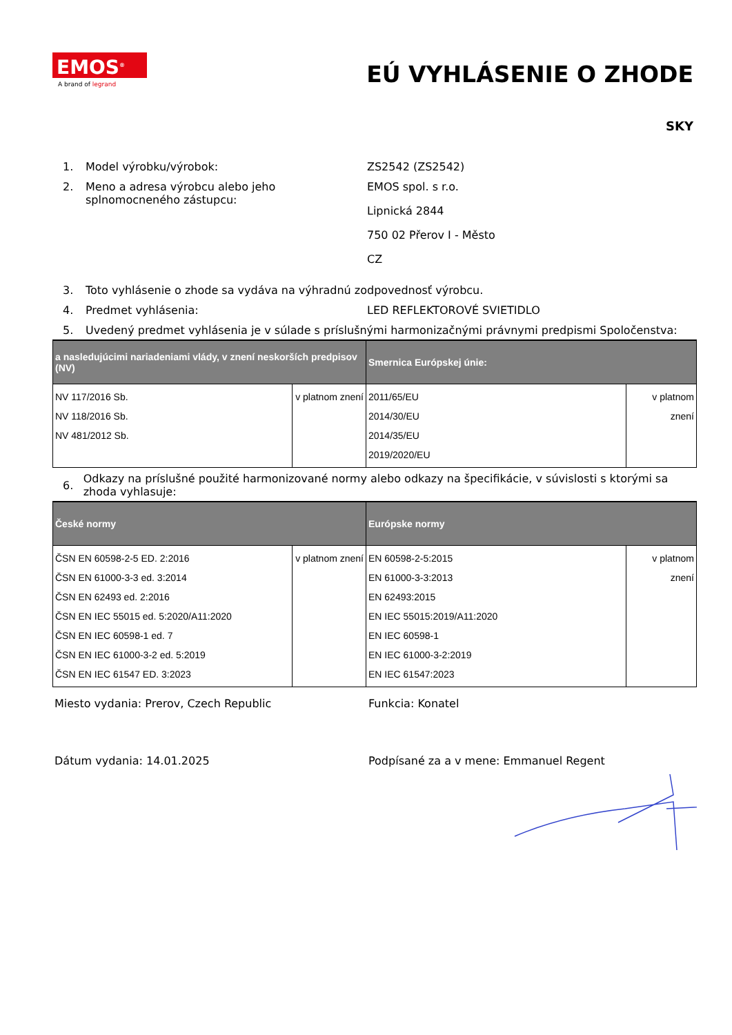EMOS<sup>®</sup>
A brand of legrand
EÚ VYHLÁSENIE O ZHODE
SKY
1. Model výrobku/výrobok: ZS2542 (ZS2542)
2. Meno a adresa výrobcu alebo jeho splnomocneného zástupcu:
EMOS spol. s r.o.
Lipnická 2844
750 02 Přerov I - Město
CZ
3. Toto vyhlásenie o zhode sa vydáva na výhradnú zodpovednosť výrobcu.
4. Predmet vyhlásenia: LED REFLEKTOROVÉ SVIETIDLO
5. Uvedený predmet vyhlásenia je v súlade s príslušnými harmonizačnými právnymi predpismi Spoločenstva:
| a nasledujúcimi nariadeniami vlády, v znení neskorších predpisov (NV) | | Smernica Európskej únie: | |
| --- | --- | --- | --- |
| NV 117/2016 Sb. NV 118/2016 Sb. NV 481/2012 Sb. | v platnom znení | 2011/65/EU 2014/30/EU 2014/35/EU 2019/2020/EU | v platnom znení |
6.
Odkazy na príslušné použité harmonizované normy alebo odkazy na špecifikácie, v súvislosti s ktorými sa zhoda vyhlasuje:
| České normy | | Európske normy | |
| --- | --- | --- | --- |
| ČSN EN 60598-2-5 ED. 2:2016 ČSN EN 61000-3-3 ed. 3:2014 ČSN EN 62493 ed. 2:2016 ČSN EN IEC 55015 ed. 5:2020/A11:2020 ČSN EN IEC 60598-1 ed. 7 ČSN EN IEC 61000-3-2 ed. 5:2019 ČSN EN IEC 61547 ED. 3:2023 | v platnom znení | EN 60598-2-5:2015 EN 61000-3-3:2013 EN 62493:2015 EN IEC 55015:2019/A11:2020 EN IEC 60598-1 EN IEC 61000-3-2:2019 EN IEC 61547:2023 | v platnom znení |
Miesto vydania: Prerov, Czech Republic Funkcia: Konatel
Dátum vydania: 14.01.2025 Podpísané za a v mene: Emmanuel Regent